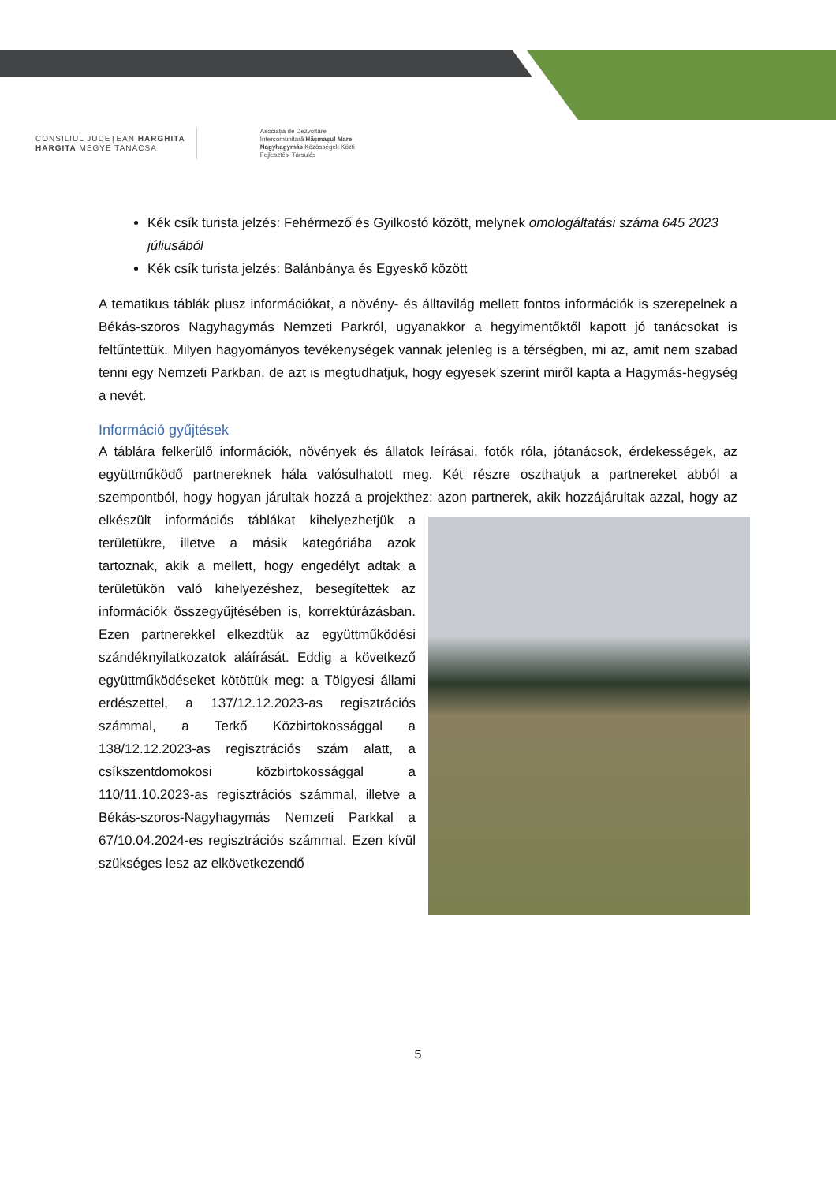CONSILIUL JUDEȚEAN HARGHITA
HARGITA MEGYE TANÁCSA
Asociația de Dezvoltare
Intercomunitară Hășmașul Mare
Nagyhagymás Közösségek Közti
Fejlesztési Társulás
Kék csík turista jelzés: Fehérmező és Gyilkostó között, melynek omologáltatási száma 645 2023 júliusából
Kék csík turista jelzés: Balánbánya és Egyeskő között
A tematikus táblák plusz információkat, a növény- és álltavilág mellett fontos információk is szerepelnek a Békás-szoros Nagyhagymás Nemzeti Parkról, ugyanakkor a hegyimentőktől kapott jó tanácsokat is feltűntettük. Milyen hagyományos tevékenységek vannak jelenleg is a térségben, mi az, amit nem szabad tenni egy Nemzeti Parkban, de azt is megtudhatjuk, hogy egyesek szerint miről kapta a Hagymás-hegység a nevét.
Információ gyűjtések
A táblára felkerülő információk, növények és állatok leírásai, fotók róla, jótanácsok, érdekességek, az együttműködő partnereknek hála valósulhatott meg. Két részre oszthatjuk a partnereket abból a szempontból, hogy hogyan járultak hozzá a projekthez: azon partnerek, akik hozzájárultak azzal, hogy az elkészült információs táblákat kihelyezhetjük a területükre, illetve a másik kategóriába azok tartoznak, akik a mellett, hogy engedélyt adtak a területükön való kihelyezéshez, besegítettek az információk összegyűjtésében is, korrektúrázásban. Ezen partnerekkel elkezdtük az együttműködési szándéknyilatkozatok aláírását. Eddig a következő együttműködéseket kötöttük meg: a Tölgyesi állami erdészettel, a 137/12.12.2023-as regisztrációs számmal, a Terkő Közbirtokossággal a 138/12.12.2023-as regisztrációs szám alatt, a csíkszentdomokosi közbirtokossággal a 110/11.10.2023-as regisztrációs számmal, illetve a Békás-szoros-Nagyhagymás Nemzeti Parkkal a 67/10.04.2024-es regisztrációs számmal. Ezen kívül szükséges lesz az elkövetkezendő
5